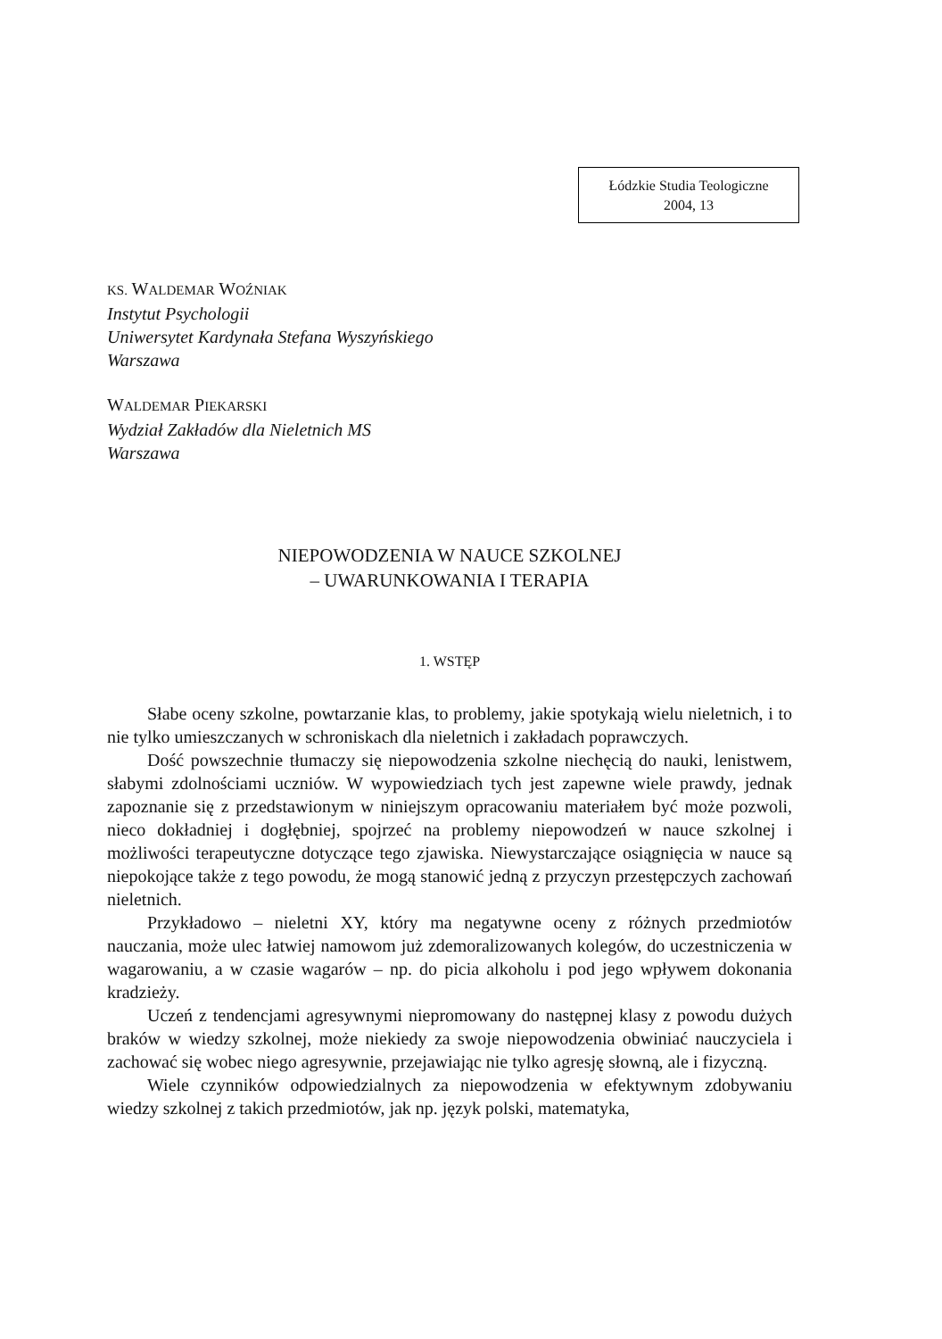Łódzkie Studia Teologiczne
2004, 13
KS. WALDEMAR WOŹNIAK
Instytut Psychologii
Uniwersytet Kardynała Stefana Wyszyńskiego
Warszawa
WALDEMAR PIEKARSKI
Wydział Zakładów dla Nieletnich MS
Warszawa
NIEPOWODZENIA W NAUCE SZKOLNEJ
– UWARUNKOWANIA I TERAPIA
1. WSTĘP
Słabe oceny szkolne, powtarzanie klas, to problemy, jakie spotykają wielu nieletnich, i to nie tylko umieszczanych w schroniskach dla nieletnich i zakładach poprawczych.
Dość powszechnie tłumaczy się niepowodzenia szkolne niechęcią do nauki, lenistwem, słabymi zdolnościami uczniów. W wypowiedziach tych jest zapewne wiele prawdy, jednak zapoznanie się z przedstawionym w niniejszym opracowaniu materiałem być może pozwoli, nieco dokładniej i dogłębniej, spojrzeć na problemy niepowodzeń w nauce szkolnej i możliwości terapeutyczne dotyczące tego zjawiska. Niewystarczające osiągnięcia w nauce są niepokojące także z tego powodu, że mogą stanowić jedną z przyczyn przestępczych zachowań nieletnich.
Przykładowo – nieletni XY, który ma negatywne oceny z różnych przedmiotów nauczania, może ulec łatwiej namowom już zdemoralizowanych kolegów, do uczestniczenia w wagarowaniu, a w czasie wagarów – np. do picia alkoholu i pod jego wpływem dokonania kradzieży.
Uczeń z tendencjami agresywnymi niepromowany do następnej klasy z powodu dużych braków w wiedzy szkolnej, może niekiedy za swoje niepowodzenia obwiniać nauczyciela i zachować się wobec niego agresywnie, przejawiając nie tylko agresję słowną, ale i fizyczną.
Wiele czynników odpowiedzialnych za niepowodzenia w efektywnym zdobywaniu wiedzy szkolnej z takich przedmiotów, jak np. język polski, matematyka,